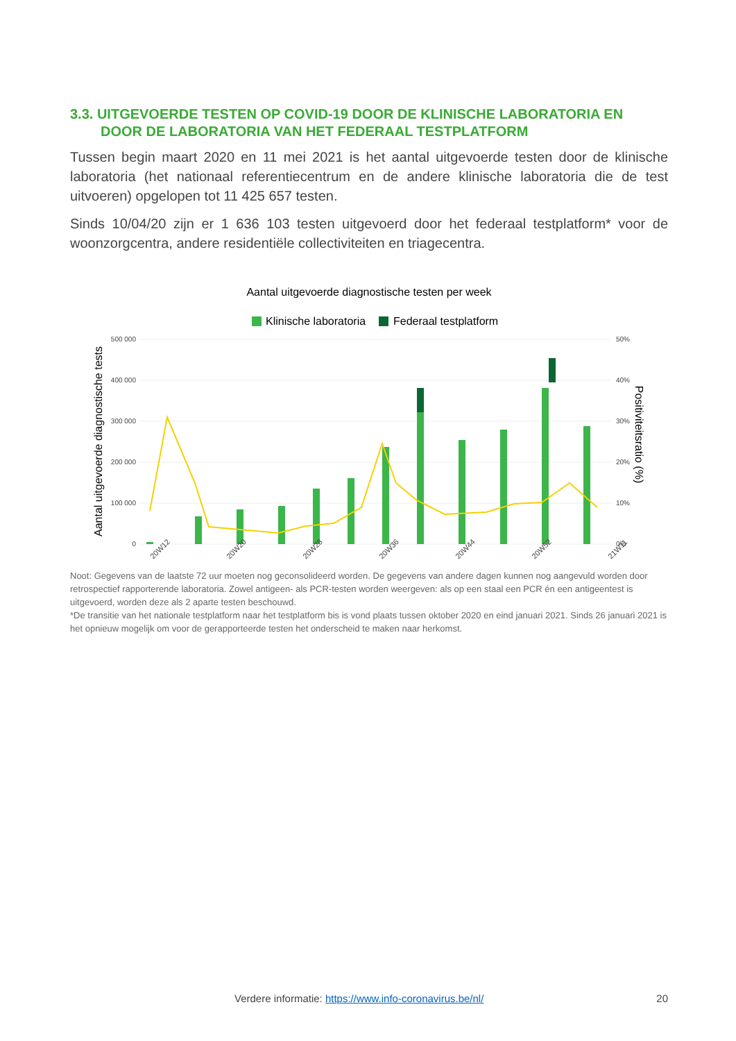3.3. UITGEVOERDE TESTEN OP COVID-19 DOOR DE KLINISCHE LABORATORIA EN
DOOR DE LABORATORIA VAN HET FEDERAAL TESTPLATFORM
Tussen begin maart 2020 en 11 mei 2021 is het aantal uitgevoerde testen door de klinische laboratoria (het nationaal referentiecentrum en de andere klinische laboratoria die de test uitvoeren) opgelopen tot 11 425 657 testen.
Sinds 10/04/20 zijn er 1 636 103 testen uitgevoerd door het federaal testplatform* voor de woonzorgcentra, andere residentiële collectiviteiten en triagecentra.
Aantal uitgevoerde diagnostische testen per week
Klinische laboratoria
Federaal testplatform
500 000
400 000
300 000
200 000
100 000
0
50%
40%
30%
20%
10%
0%
Aantal uitgevoerde diagnostische tests
Positiviteitsratio (%)
20W12
20W20
20W28
20W36
20W44
20W52
21W11
Noot: Gegevens van de laatste 72 uur moeten nog geconsolideerd worden. De gegevens van andere dagen kunnen nog aangevuld worden door retrospectief rapporterende laboratoria. Zowel antigeen- als PCR-testen worden weergeven: als op een staal een PCR én een antigeentest is uitgevoerd, worden deze als 2 aparte testen beschouwd.
*De transitie van het nationale testplatform naar het testplatform bis is vond plaats tussen oktober 2020 en eind januari 2021. Sinds 26 januari 2021 is het opnieuw mogelijk om voor de gerapporteerde testen het onderscheid te maken naar herkomst.
Verdere informatie: https://www.info-coronavirus.be/nl/ 20